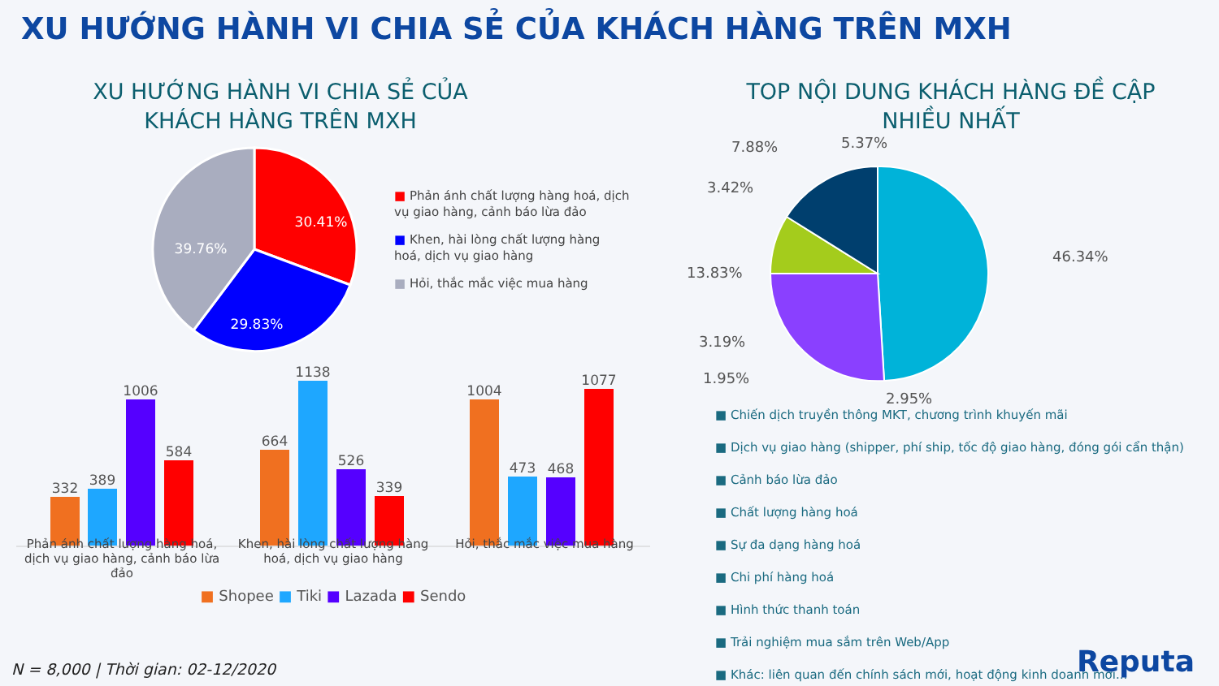XU HƯỚNG HÀNH VI CHIA SẺ CỦA KHÁCH HÀNG TRÊN MXH
XU HƯỚNG HÀNH VI CHIA SẺ CỦA
KHÁCH HÀNG TRÊN MXH
30.41%
29.83%
39.76%
■ Phản ánh chất lượng hàng hoá, dịch vụ giao hàng, cảnh báo lừa đảo
■ Khen, hài lòng chất lượng hàng hoá, dịch vụ giao hàng
■ Hỏi, thắc mắc việc mua hàng
332
389
1006
584
664
1138
526
339
1004
473
468
1077
Phản ánh chất lượng hàng hoá, dịch vụ giao hàng, cảnh báo lừa đảo
Khen, hài lòng chất lượng hàng hoá, dịch vụ giao hàng
Hỏi, thắc mắc việc mua hàng
■ Shopee ■ Tiki ■ Lazada ■ Sendo
TOP NỘI DUNG KHÁCH HÀNG ĐỀ CẬP
NHIỀU NHẤT
46.34%
7.88%
5.37%
3.42%
13.83%
3.19%
1.95%
2.95%
■ Chiến dịch truyền thông MKT, chương trình khuyến mãi
■ Dịch vụ giao hàng (shipper, phí ship, tốc độ giao hàng, đóng gói cẩn thận)
■ Cảnh báo lừa đảo
■ Chất lượng hàng hoá
■ Sự đa dạng hàng hoá
■ Chi phí hàng hoá
■ Hình thức thanh toán
■ Trải nghiệm mua sắm trên Web/App
■ Khác: liên quan đến chính sách mới, hoạt động kinh doanh mới...
N = 8,000 | Thời gian: 02-12/2020
Reputa